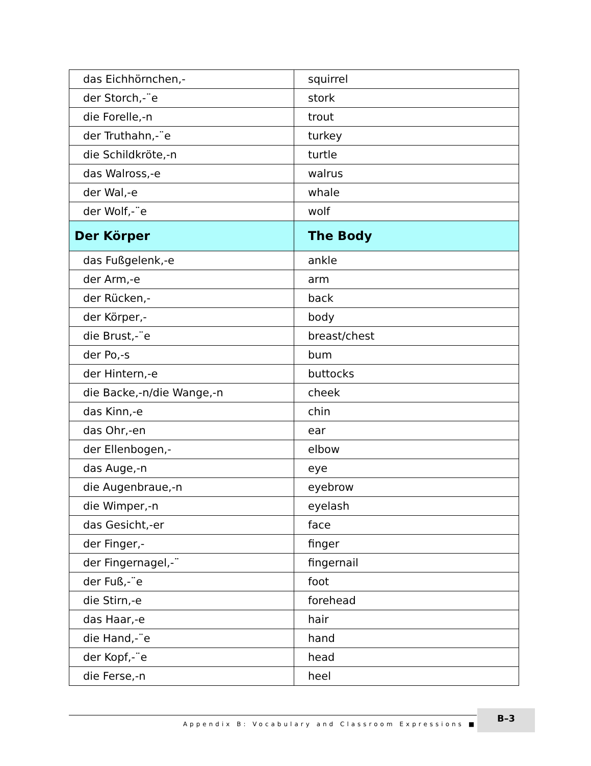| das Eichhörnchen,- | squirrel |
| der Storch,-¨e | stork |
| die Forelle,-n | trout |
| der Truthahn,-¨e | turkey |
| die Schildkröte,-n | turtle |
| das Walross,-e | walrus |
| der Wal,-e | whale |
| der Wolf,-¨e | wolf |
| Der Körper | The Body |
| das Fußgelenk,-e | ankle |
| der Arm,-e | arm |
| der Rücken,- | back |
| der Körper,- | body |
| die Brust,-¨e | breast/chest |
| der Po,-s | bum |
| der Hintern,-e | buttocks |
| die Backe,-n/die Wange,-n | cheek |
| das Kinn,-e | chin |
| das Ohr,-en | ear |
| der Ellenbogen,- | elbow |
| das Auge,-n | eye |
| die Augenbraue,-n | eyebrow |
| die Wimper,-n | eyelash |
| das Gesicht,-er | face |
| der Finger,- | finger |
| der Fingernagel,-¨ | fingernail |
| der Fuß,-¨e | foot |
| die Stirn,-e | forehead |
| das Haar,-e | hair |
| die Hand,-¨e | hand |
| der Kopf,-¨e | head |
| die Ferse,-n | heel |
Appendix B: Vocabulary and Classroom Expressions ■ B–3